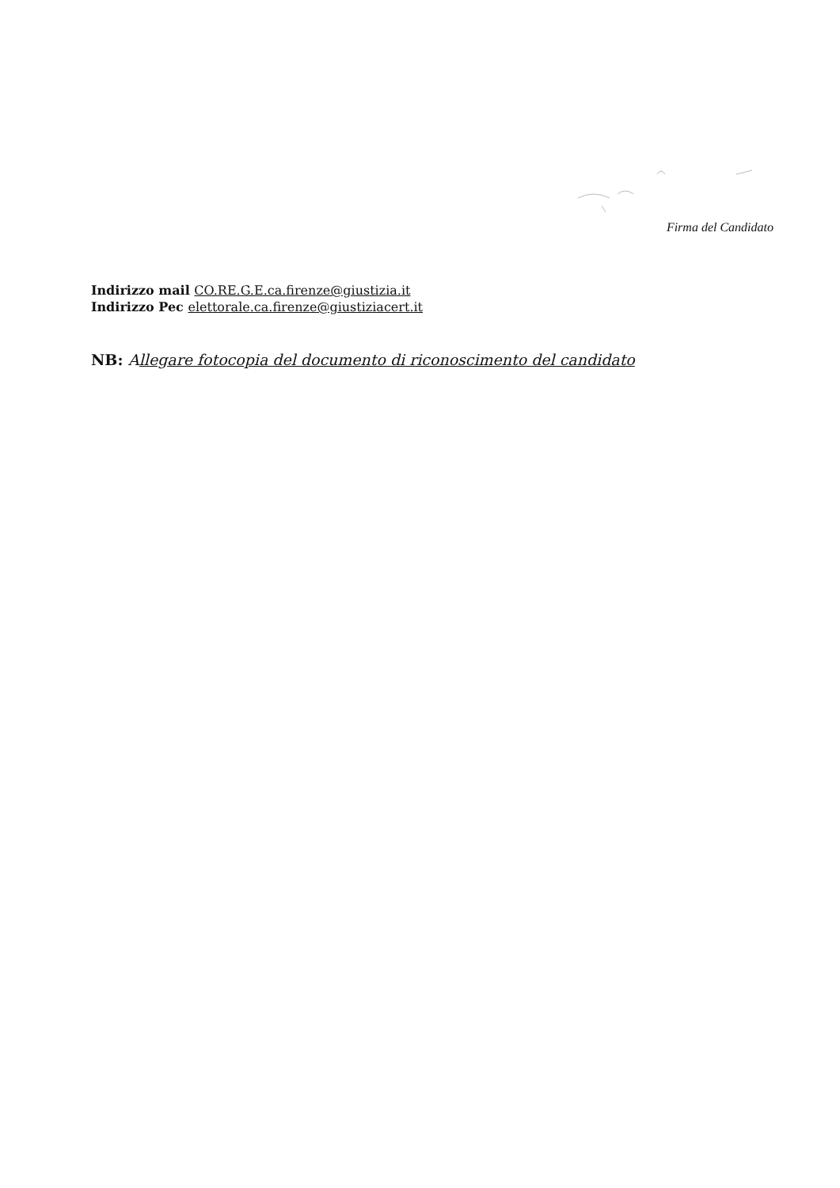Firma del Candidato
Indirizzo mail CO.RE.G.E.ca.firenze@giustizia.it
Indirizzo Pec elettorale.ca.firenze@giustiziacert.it
NB: Allegare fotocopia del documento di riconoscimento del candidato